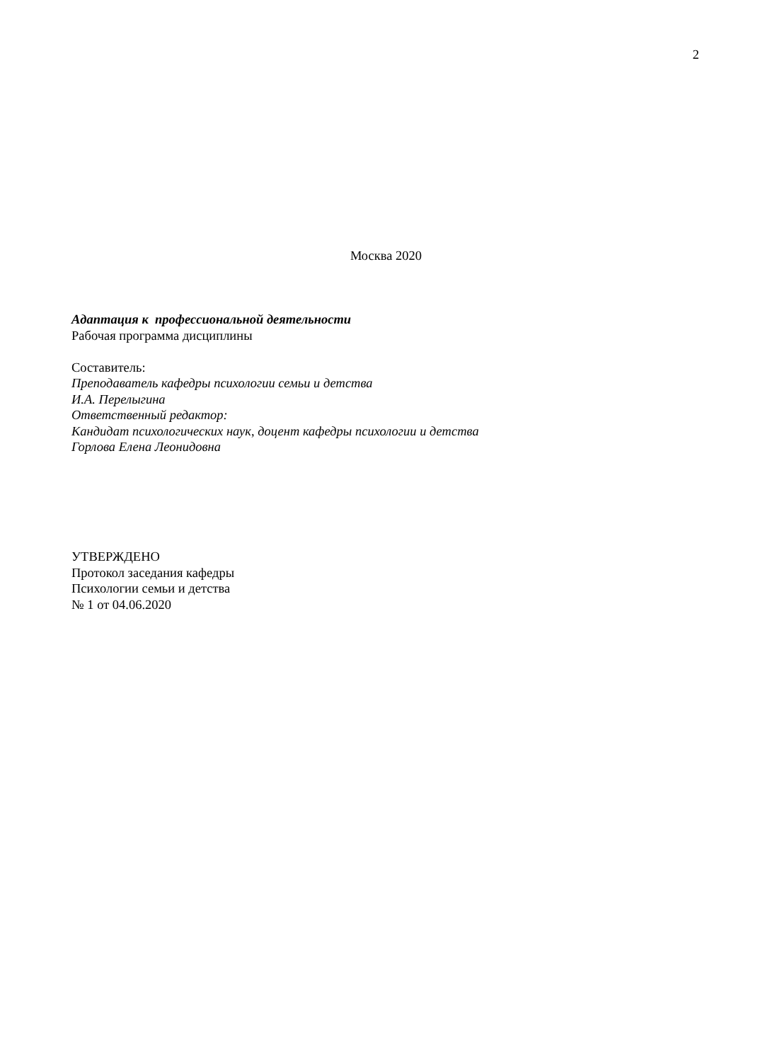2
Москва 2020
Адаптация к профессиональной деятельности
Рабочая программа дисциплины
Составитель:
Преподаватель кафедры психологии семьи и детства
И.А. Перелыгина
Ответственный редактор:
Кандидат психологических наук, доцент кафедры психологии и детства
Горлова Елена Леонидовна
УТВЕРЖДЕНО
Протокол заседания кафедры
Психологии семьи и детства
№ 1 от 04.06.2020